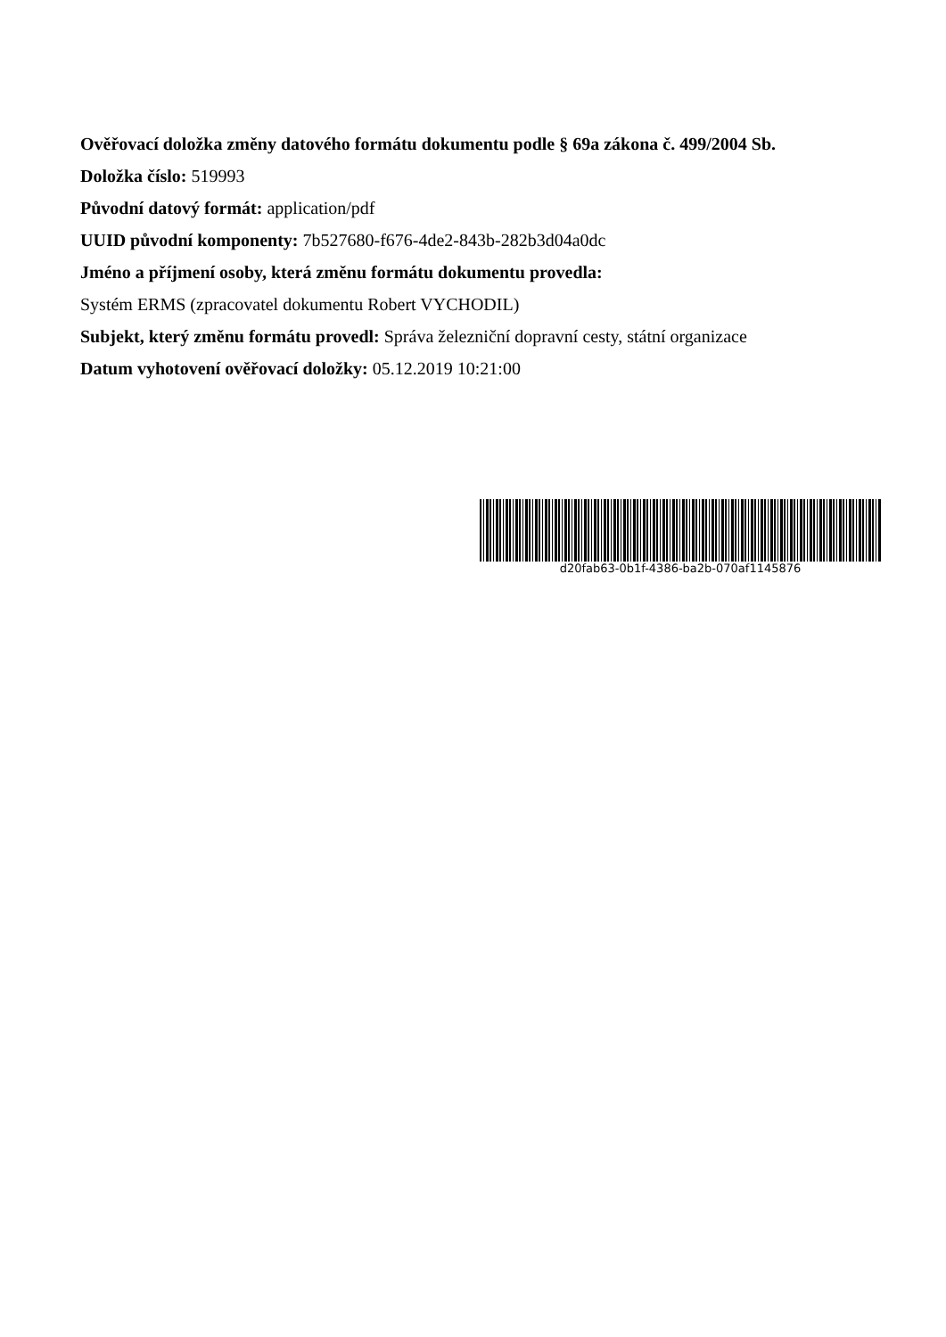Ověřovací doložka změny datového formátu dokumentu podle § 69a zákona č. 499/2004 Sb.
Doložka číslo: 519993
Původní datový formát: application/pdf
UUID původní komponenty: 7b527680-f676-4de2-843b-282b3d04a0dc
Jméno a příjmení osoby, která změnu formátu dokumentu provedla:
Systém ERMS (zpracovatel dokumentu Robert VYCHODIL)
Subjekt, který změnu formátu provedl: Správa železniční dopravní cesty, státní organizace
Datum vyhotovení ověřovací doložky: 05.12.2019 10:21:00
d20fab63-0b1f-4386-ba2b-070af1145876